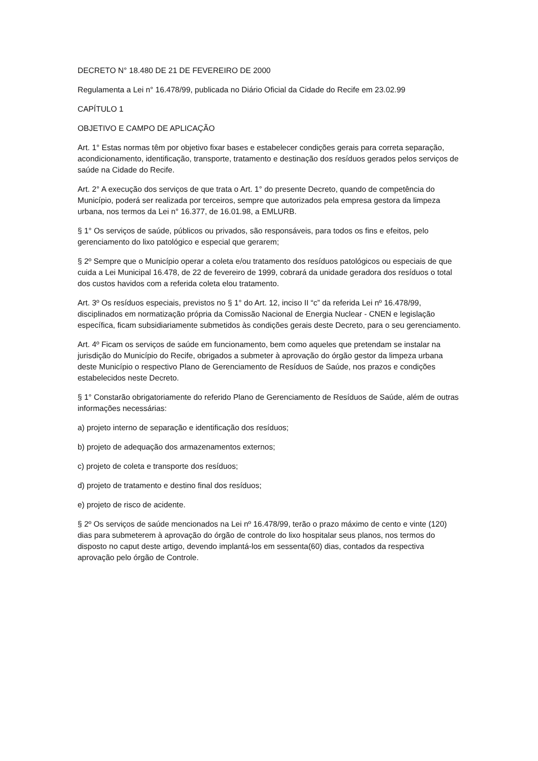DECRETO N° 18.480 DE 21 DE FEVEREIRO DE 2000
Regulamenta a Lei n° 16.478/99, publicada no Diário Oficial da Cidade do Recife em 23.02.99
CAPÍTULO 1
OBJETIVO E CAMPO DE APLICAÇÃO
Art. 1° Estas normas têm por objetivo fixar bases e estabelecer condições gerais para correta separação, acondicionamento, identificação, transporte, tratamento e destinação dos resíduos gerados pelos serviços de saúde na Cidade do Recife.
Art. 2° A execução dos serviços de que trata o Art. 1° do presente Decreto, quando de competência do Município, poderá ser realizada por terceiros, sempre que autorizados pela empresa gestora da limpeza urbana, nos termos da Lei n° 16.377, de 16.01.98, a EMLURB.
§ 1° Os serviços de saúde, públicos ou privados, são responsáveis, para todos os fins e efeitos, pelo gerenciamento do lixo patológico e especial que gerarem;
§ 2º Sempre que o Município operar a coleta e/ou tratamento dos resíduos patológicos ou especiais de que cuida a Lei Municipal 16.478, de 22 de fevereiro de 1999, cobrará da unidade geradora dos resíduos o total dos custos havidos com a referida coleta elou tratamento.
Art. 3º Os resíduos especiais, previstos no § 1° do Art. 12, inciso II “c” da referida Lei nº 16.478/99, disciplinados em normatização própria da Comissão Nacional de Energia Nuclear - CNEN e legislação específica, ficam subsidiariamente submetidos às condições gerais deste Decreto, para o seu gerenciamento.
Art. 4º Ficam os serviços de saúde em funcionamento, bem como aqueles que pretendam se instalar na jurisdição do Município do Recife, obrigados a submeter à aprovação do órgão gestor da limpeza urbana deste Município o respectivo Plano de Gerenciamento de Resíduos de Saúde, nos prazos e condições estabelecidos neste Decreto.
§ 1° Constarão obrigatoriamente do referido Plano de Gerenciamento de Resíduos de Saúde, além de outras informações necessárias:
a) projeto interno de separação e identificação dos resíduos;
b) projeto de adequação dos armazenamentos externos;
c) projeto de coleta e transporte dos resíduos;
d) projeto de tratamento e destino final dos resíduos;
e) projeto de risco de acidente.
§ 2º Os serviços de saúde mencionados na Lei nº 16.478/99, terão o prazo máximo de cento e vinte (120) dias para submeterem à aprovação do órgão de controle do lixo hospitalar seus planos, nos termos do disposto no caput deste artigo, devendo implantá-los em sessenta(60) dias, contados da respectiva aprovação pelo órgão de Controle.